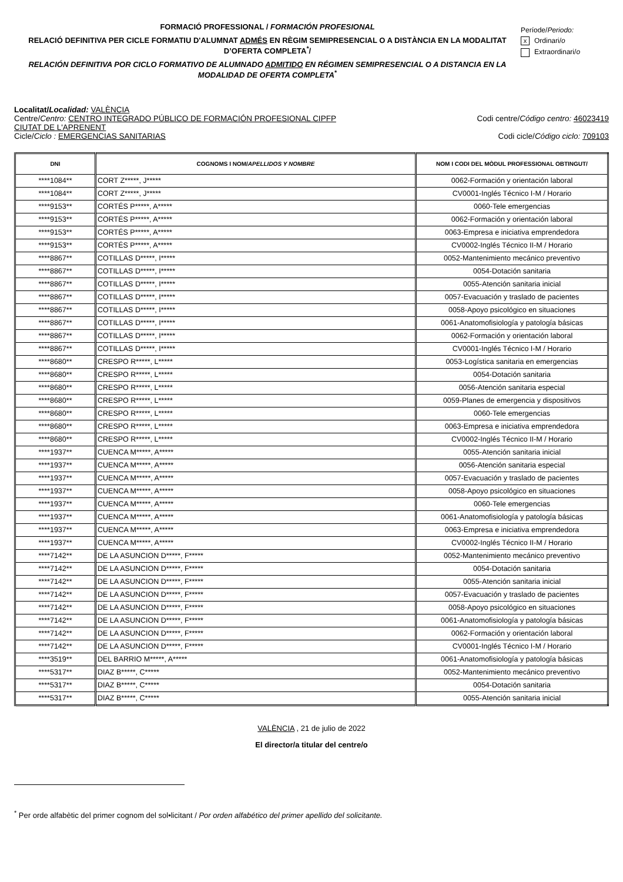FORMACIÓ PROFESSIONAL / FORMACIÓN PROFESIONAL
RELACIÓ DEFINITIVA PER CICLE FORMATIU D'ALUMNAT ADMÉS EN RÈGIM SEMIPRESENCIAL O A DISTÀNCIA EN LA MODALITAT D’OFERTA COMPLETA<sup>*</sup>/
RELACIÓN DEFINITIVA POR CICLO FORMATIVO DE ALUMNADO ADMITIDO EN RÉGIMEN SEMIPRESENCIAL O A DISTANCIA EN LA MODALIDAD DE OFERTA COMPLETA<sup>*</sup>
Període/Periodo:
x Ordinari/o
Extraordinari/o
Localitat/Localidad: VALÈNCIA
Centre/Centro: CENTRO INTEGRADO PÚBLICO DE FORMACIÓN PROFESIONAL CIPFP
CIUTAT DE L'APRENENT Codi centre/Código centro: 46023419
Cicle/Ciclo : EMERGENCIAS SANITARIAS Codi cicle/Código ciclo: 709103
| DNI | COGNOMS I NOM/ APELLIDOS Y NOMBRE | NOM I CODI DEL MÒDUL PROFESSIONAL OBTINGUT/ |
| --- | --- | --- |
| ****1084** | CORT Z*****, J***** | 0062-Formación y orientación laboral |
| ****1084** | CORT Z*****, J***** | CV0001-Inglés Técnico I-M / Horario |
| ****9153** | CORTÉS P*****, A***** | 0060-Tele emergencias |
| ****9153** | CORTÉS P*****, A***** | 0062-Formación y orientación laboral |
| ****9153** | CORTÉS P*****, A***** | 0063-Empresa e iniciativa emprendedora |
| ****9153** | CORTÉS P*****, A***** | CV0002-Inglés Técnico II-M / Horario |
| ****8867** | COTILLAS D*****, I***** | 0052-Mantenimiento mecánico preventivo |
| ****8867** | COTILLAS D*****, I***** | 0054-Dotación sanitaria |
| ****8867** | COTILLAS D*****, I***** | 0055-Atención sanitaria inicial |
| ****8867** | COTILLAS D*****, I***** | 0057-Evacuación y traslado de pacientes |
| ****8867** | COTILLAS D*****, I***** | 0058-Apoyo psicológico en situaciones |
| ****8867** | COTILLAS D*****, I***** | 0061-Anatomofisiología y patología básicas |
| ****8867** | COTILLAS D*****, I***** | 0062-Formación y orientación laboral |
| ****8867** | COTILLAS D*****, I***** | CV0001-Inglés Técnico I-M / Horario |
| ****8680** | CRESPO R*****, L***** | 0053-Logística sanitaria en emergencias |
| ****8680** | CRESPO R*****, L***** | 0054-Dotación sanitaria |
| ****8680** | CRESPO R*****, L***** | 0056-Atención sanitaria especial |
| ****8680** | CRESPO R*****, L***** | 0059-Planes de emergencia y dispositivos |
| ****8680** | CRESPO R*****, L***** | 0060-Tele emergencias |
| ****8680** | CRESPO R*****, L***** | 0063-Empresa e iniciativa emprendedora |
| ****8680** | CRESPO R*****, L***** | CV0002-Inglés Técnico II-M / Horario |
| ****1937** | CUENCA M*****, A***** | 0055-Atención sanitaria inicial |
| ****1937** | CUENCA M*****, A***** | 0056-Atención sanitaria especial |
| ****1937** | CUENCA M*****, A***** | 0057-Evacuación y traslado de pacientes |
| ****1937** | CUENCA M*****, A***** | 0058-Apoyo psicológico en situaciones |
| ****1937** | CUENCA M*****, A***** | 0060-Tele emergencias |
| ****1937** | CUENCA M*****, A***** | 0061-Anatomofisiología y patología básicas |
| ****1937** | CUENCA M*****, A***** | 0063-Empresa e iniciativa emprendedora |
| ****1937** | CUENCA M*****, A***** | CV0002-Inglés Técnico II-M / Horario |
| ****7142** | DE LA ASUNCION D*****, F***** | 0052-Mantenimiento mecánico preventivo |
| ****7142** | DE LA ASUNCION D*****, F***** | 0054-Dotación sanitaria |
| ****7142** | DE LA ASUNCION D*****, F***** | 0055-Atención sanitaria inicial |
| ****7142** | DE LA ASUNCION D*****, F***** | 0057-Evacuación y traslado de pacientes |
| ****7142** | DE LA ASUNCION D*****, F***** | 0058-Apoyo psicológico en situaciones |
| ****7142** | DE LA ASUNCION D*****, F***** | 0061-Anatomofisiología y patología básicas |
| ****7142** | DE LA ASUNCION D*****, F***** | 0062-Formación y orientación laboral |
| ****7142** | DE LA ASUNCION D*****, F***** | CV0001-Inglés Técnico I-M / Horario |
| ****3519** | DEL BARRIO M*****, A***** | 0061-Anatomofisiología y patología básicas |
| ****5317** | DIAZ B*****, C***** | 0052-Mantenimiento mecánico preventivo |
| ****5317** | DIAZ B*****, C***** | 0054-Dotación sanitaria |
| ****5317** | DIAZ B*****, C***** | 0055-Atención sanitaria inicial |
VALÈNCIA , 21 de julio de 2022
El director/a titular del centre/o
<sup>*</sup> Per orde alfabètic del primer cognom del sol•licitant / Por orden alfabético del primer apellido del solicitante.